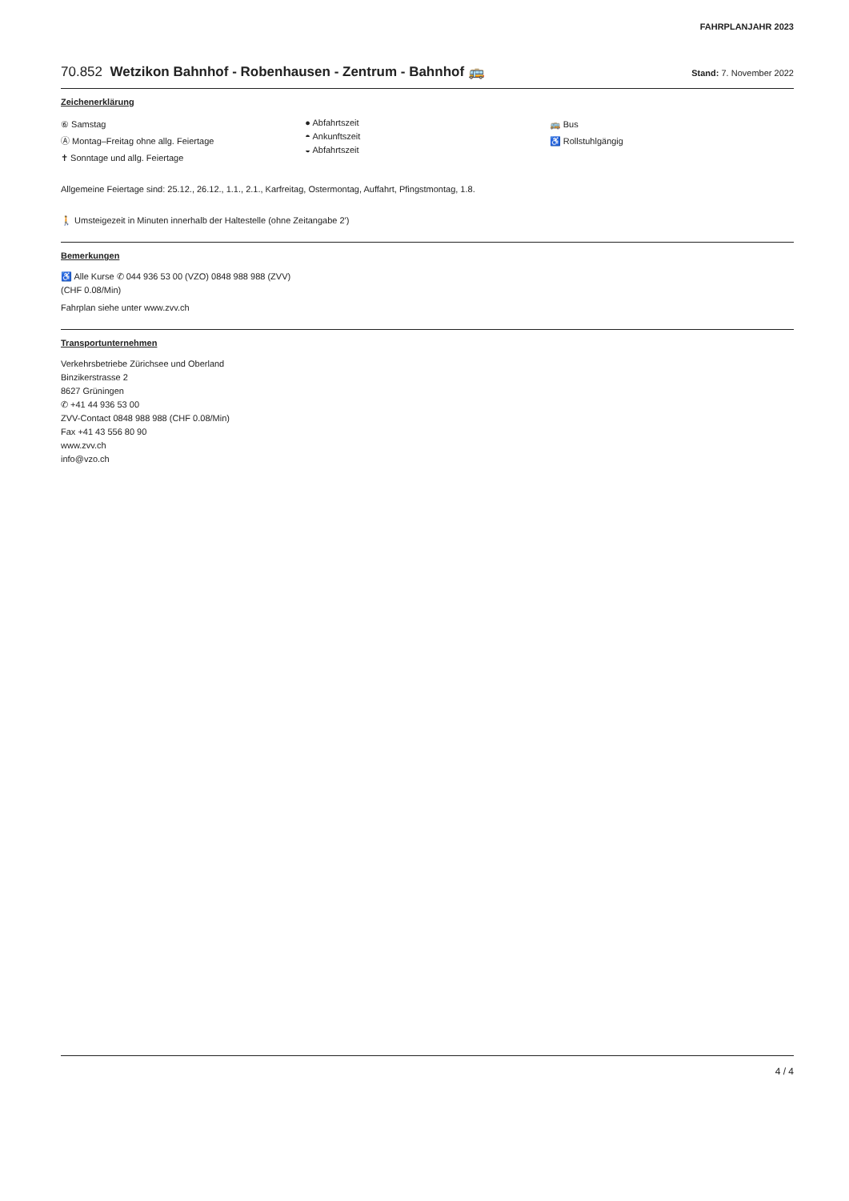FAHRPLANJAHR 2023
70.852 Wetzikon Bahnhof - Robenhausen - Zentrum - Bahnhof 🚌 Stand: 7. November 2022
Zeichenerklärung
⑥ Samstag
Ⓐ Montag–Freitag ohne allg. Feiertage
✝ Sonntage und allg. Feiertage
● Abfahrtszeit
◓ Ankunftszeit
◒ Abfahrtszeit
🚌 Bus
♿ Rollstuhlgängig
Allgemeine Feiertage sind: 25.12., 26.12., 1.1., 2.1., Karfreitag, Ostermontag, Auffahrt, Pfingstmontag, 1.8.
🚶 Umsteigezeit in Minuten innerhalb der Haltestelle (ohne Zeitangabe 2')
Bemerkungen
♿ Alle Kurse ✆ 044 936 53 00 (VZO) 0848 988 988 (ZVV)
(CHF 0.08/Min)
Fahrplan siehe unter www.zvv.ch
Transportunternehmen
Verkehrsbetriebe Zürichsee und Oberland
Binzikerstrasse 2
8627 Grüningen
✆ +41 44 936 53 00
ZVV-Contact 0848 988 988 (CHF 0.08/Min)
Fax +41 43 556 80 90
www.zvv.ch
info@vzo.ch
4 / 4